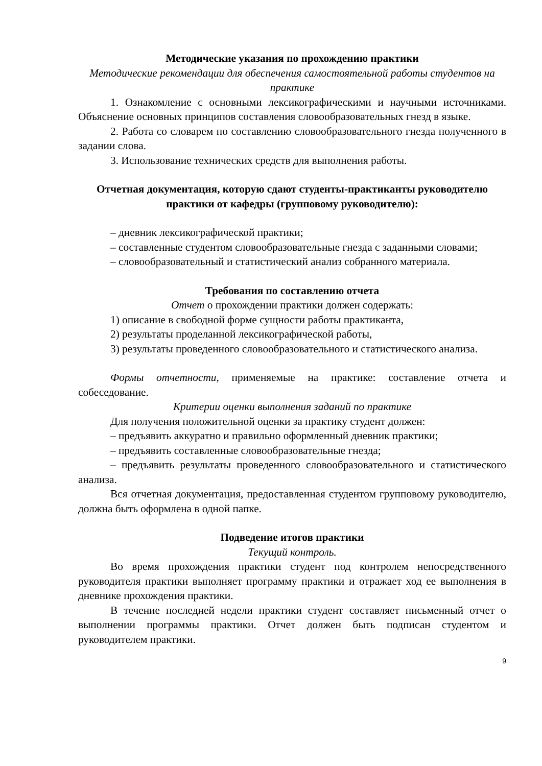Методические указания по прохождению практики
Методические рекомендации для обеспечения самостоятельной работы студентов на практике
1. Ознакомление с основными лексикографическими и научными источниками. Объяснение основных принципов составления словообразовательных гнезд в языке.
2. Работа со словарем по составлению словообразовательного гнезда полученного в задании слова.
3. Использование технических средств для выполнения работы.
Отчетная документация, которую сдают студенты-практиканты руководителю практики от кафедры (групповому руководителю):
– дневник лексикографической практики;
– составленные студентом словообразовательные гнезда с заданными словами;
– словообразовательный и статистический анализ собранного материала.
Требования по составлению отчета
Отчет о прохождении практики должен содержать:
1) описание в свободной форме сущности работы практиканта,
2) результаты проделанной лексикографической работы,
3) результаты проведенного словообразовательного и статистического анализа.
Формы отчетности, применяемые на практике: составление отчета и собеседование.
Критерии оценки выполнения заданий по практике
Для получения положительной оценки за практику студент должен:
– предъявить аккуратно и правильно оформленный дневник практики;
– предъявить составленные словообразовательные гнезда;
– предъявить результаты проведенного словообразовательного и статистического анализа.
Вся отчетная документация, предоставленная студентом групповому руководителю, должна быть оформлена в одной папке.
Подведение итогов практики
Текущий контроль.
Во время прохождения практики студент под контролем непосредственного руководителя практики выполняет программу практики и отражает ход ее выполнения в дневнике прохождения практики.
В течение последней недели практики студент составляет письменный отчет о выполнении программы практики. Отчет должен быть подписан студентом и руководителем практики.
9